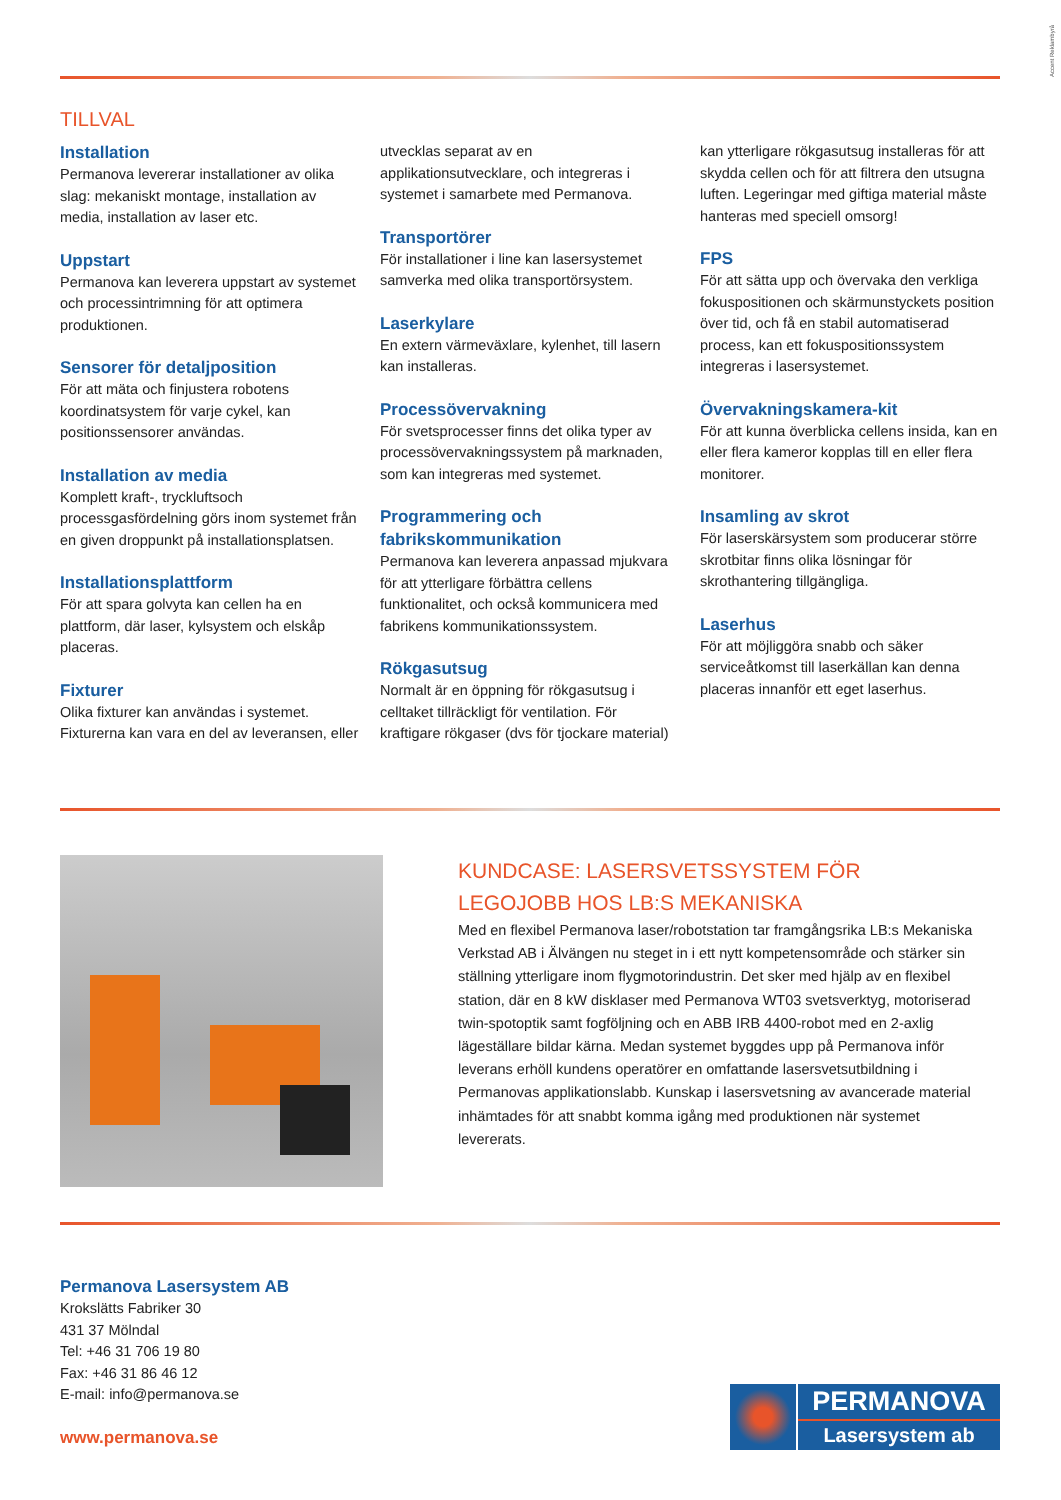Accent Reklambyrå
TILLVAL
Installation
Permanova levererar installationer av olika slag: mekaniskt montage, installation av media, installation av laser etc.
Uppstart
Permanova kan leverera uppstart av systemet och processintrimning för att optimera produktionen.
Sensorer för detaljposition
För att mäta och finjustera robotens koordinatsystem för varje cykel, kan positionssensorer användas.
Installation av media
Komplett kraft-, tryckluftsoch processgasfördelning görs inom systemet från en given droppunkt på installationsplatsen.
Installationsplattform
För att spara golvyta kan cellen ha en plattform, där laser, kylsystem och elskåp placeras.
Fixturer
Olika fixturer kan användas i systemet. Fixturerna kan vara en del av leveransen, eller
utvecklas separat av en applikationsutvecklare, och integreras i systemet i samarbete med Permanova.
Transportörer
För installationer i line kan lasersystemet samverka med olika transportörsystem.
Laserkylare
En extern värmeväxlare, kylenhet, till lasern kan installeras.
Processövervakning
För svetsprocesser finns det olika typer av processövervakningssystem på marknaden, som kan integreras med systemet.
Programmering och fabrikskommunikation
Permanova kan leverera anpassad mjukvara för att ytterligare förbättra cellens funktionalitet, och också kommunicera med fabrikens kommunikationssystem.
Rökgasutsug
Normalt är en öppning för rökgasutsug i celltaket tillräckligt för ventilation. För kraftigare rökgaser (dvs för tjockare material)
kan ytterligare rökgasutsug installeras för att skydda cellen och för att filtrera den utsugna luften. Legeringar med giftiga material måste hanteras med speciell omsorg!
FPS
För att sätta upp och övervaka den verkliga fokuspositionen och skärmunstyckets position över tid, och få en stabil automatiserad process, kan ett fokuspositionssystem integreras i lasersystemet.
Övervakningskamera-kit
För att kunna överblicka cellens insida, kan en eller flera kameror kopplas till en eller flera monitorer.
Insamling av skrot
För laserskärsystem som producerar större skrotbitar finns olika lösningar för skrothantering tillgängliga.
Laserhus
För att möjliggöra snabb och säker serviceåtkomst till laserkällan kan denna placeras innanför ett eget laserhus.
KUNDCASE: LASERSVETSSYSTEM FÖR LEGOJOBB HOS LB:S MEKANISKA
Med en flexibel Permanova laser/robotstation tar framgångsrika LB:s Mekaniska Verkstad AB i Älvängen nu steget in i ett nytt kompetensområde och stärker sin ställning ytterligare inom flygmotorindustrin. Det sker med hjälp av en flexibel station, där en 8 kW disklaser med Permanova WT03 svetsverktyg, motoriserad twin-spotoptik samt fogföljning och en ABB IRB 4400-robot med en 2-axlig lägeställare bildar kärna. Medan systemet byggdes upp på Permanova inför leverans erhöll kundens operatörer en omfattande lasersvetsutbildning i Permanovas applikationslabb. Kunskap i lasersvetsning av avancerade material inhämtades för att snabbt komma igång med produktionen när systemet levererats.
Permanova Lasersystem AB
Krokslätts Fabriker 30
431 37 Mölndal
Tel: +46 31 706 19 80
Fax: +46 31 86 46 12
E-mail: info@permanova.se
www.permanova.se
PERMANOVA
Lasersystem ab